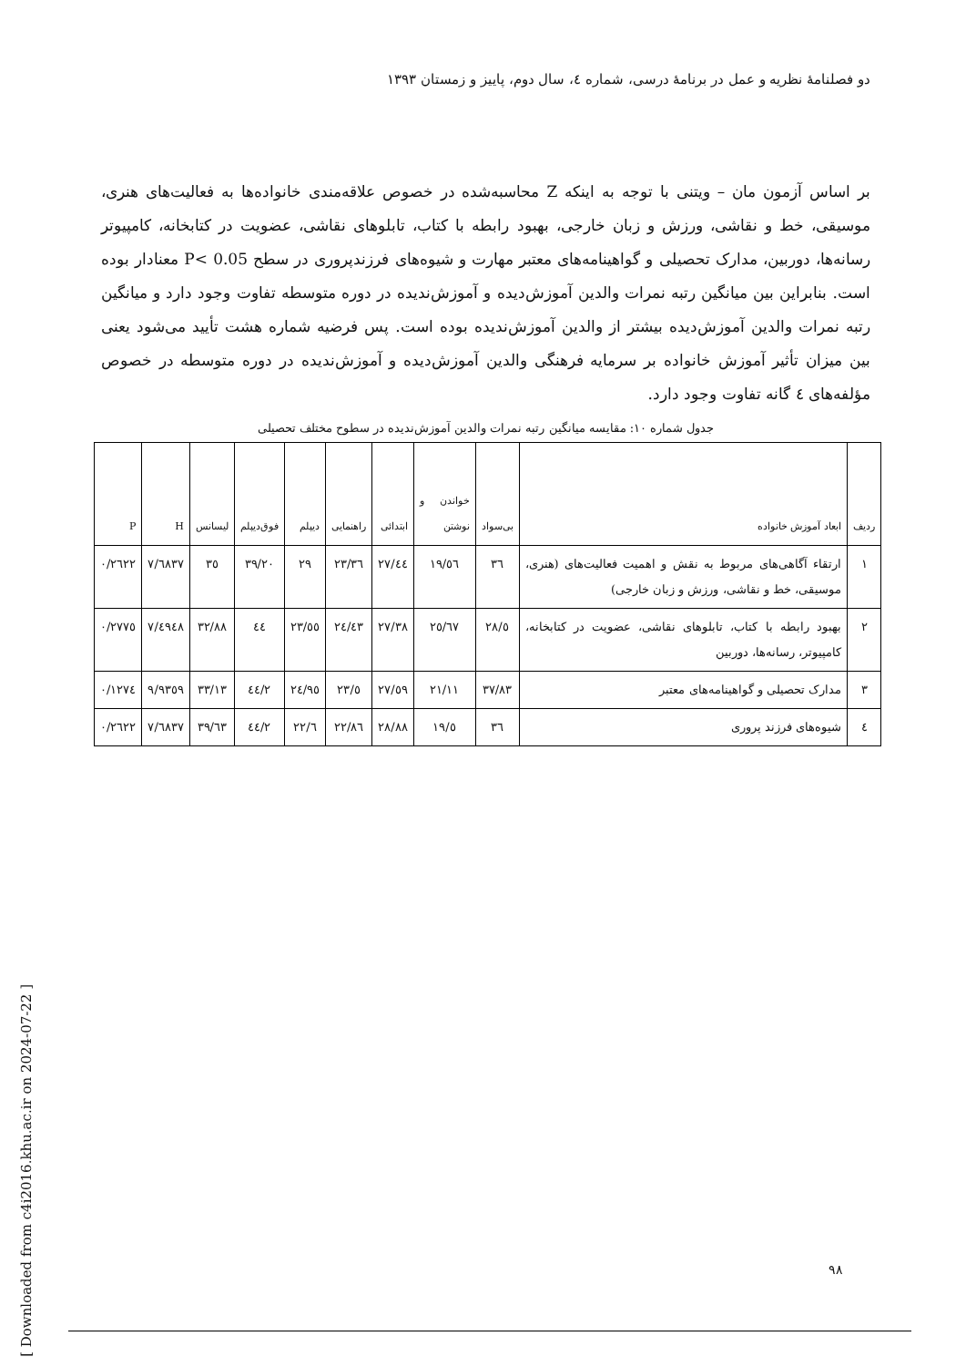دو فصلنامهٔ نظریه و عمل در برنامهٔ درسی، شماره ٤، سال دوم، پاییز و زمستان ١٣٩٣
بر اساس آزمون مان – ویتنی با توجه به اینکه Z محاسبه‌شده در خصوص علاقه‌مندی خانواده‌ها به فعالیت‌های هنری، موسیقی، خط و نقاشی، ورزش و زبان خارجی، بهبود رابطه با کتاب، تابلوهای نقاشی، عضویت در کتابخانه، کامپیوتر رسانه‌ها، دوربین، مدارک تحصیلی و گواهینامه‌های معتبر مهارت و شیوه‌های فرزندپروری در سطح P< 0.05 معنادار بوده است. بنابراین بین میانگین رتبه نمرات والدین آموزش‌دیده و آموزش‌ندیده در دوره متوسطه تفاوت وجود دارد و میانگین رتبه نمرات والدین آموزش‌دیده بیشتر از والدین آموزش‌ندیده بوده است. پس فرضیه شماره هشت تأیید می‌شود یعنی بین میزان تأثیر آموزش خانواده بر سرمایه فرهنگی والدین آموزش‌دیده و آموزش‌ندیده در دوره متوسطه در خصوص مؤلفه‌های ٤ گانه تفاوت وجود دارد.
جدول شماره ١٠: مقایسه میانگین رتبه نمرات والدین آموزش‌ندیده در سطوح مختلف تحصیلی
| ردیف | ابعاد آموزش خانواده | بی‌سواد | خواندن و نوشتن | ابتدائی | راهنمایی | دیپلم | فوق‌دیپلم | لیسانس | H | P |
| --- | --- | --- | --- | --- | --- | --- | --- | --- | --- | --- |
| ١ | ارتقاء آگاهی‌های مربوط به نقش و اهمیت فعالیت‌های (هنری، موسیقی، خط و نقاشی، ورزش و زبان خارجی) | ٣٦ | ١٩/٥٦ | ٢٧/٤٤ | ٢٣/٣٦ | ٢٩ | ٣٩/٢٠ | ٣٥ | ٧/٦٨٣٧ | ٠/٢٦٢٢ |
| ٢ | بهبود رابطه با کتاب، تابلوهای نقاشی، عضویت در کتابخانه، کامپیوتر، رسانه‌ها، دوربین | ٢٨/٥ | ٢٥/٦٧ | ٢٧/٣٨ | ٢٤/٤٣ | ٢٣/٥٥ | ٤٤ | ٣٢/٨٨ | ٧/٤٩٤٨ | ٠/٢٧٧٥ |
| ٣ | مدارک تحصیلی و گواهینامه‌های معتبر | ٣٧/٨٣ | ٢١/١١ | ٢٧/٥٩ | ٢٣/٥ | ٢٤/٩٥ | ٤٤/٢ | ٣٣/١٣ | ٩/٩٣٥٩ | ٠/١٢٧٤ |
| ٤ | شیوه‌های فرزند پروری | ٣٦ | ١٩/٥ | ٢٨/٨٨ | ٢٢/٨٦ | ٢٢/٦ | ٤٤/٢ | ٣٩/٦٣ | ٧/٦٨٣٧ | ٠/٢٦٢٢ |
٩٨
[ Downloaded from c4i2016.khu.ac.ir on 2024-07-22 ]